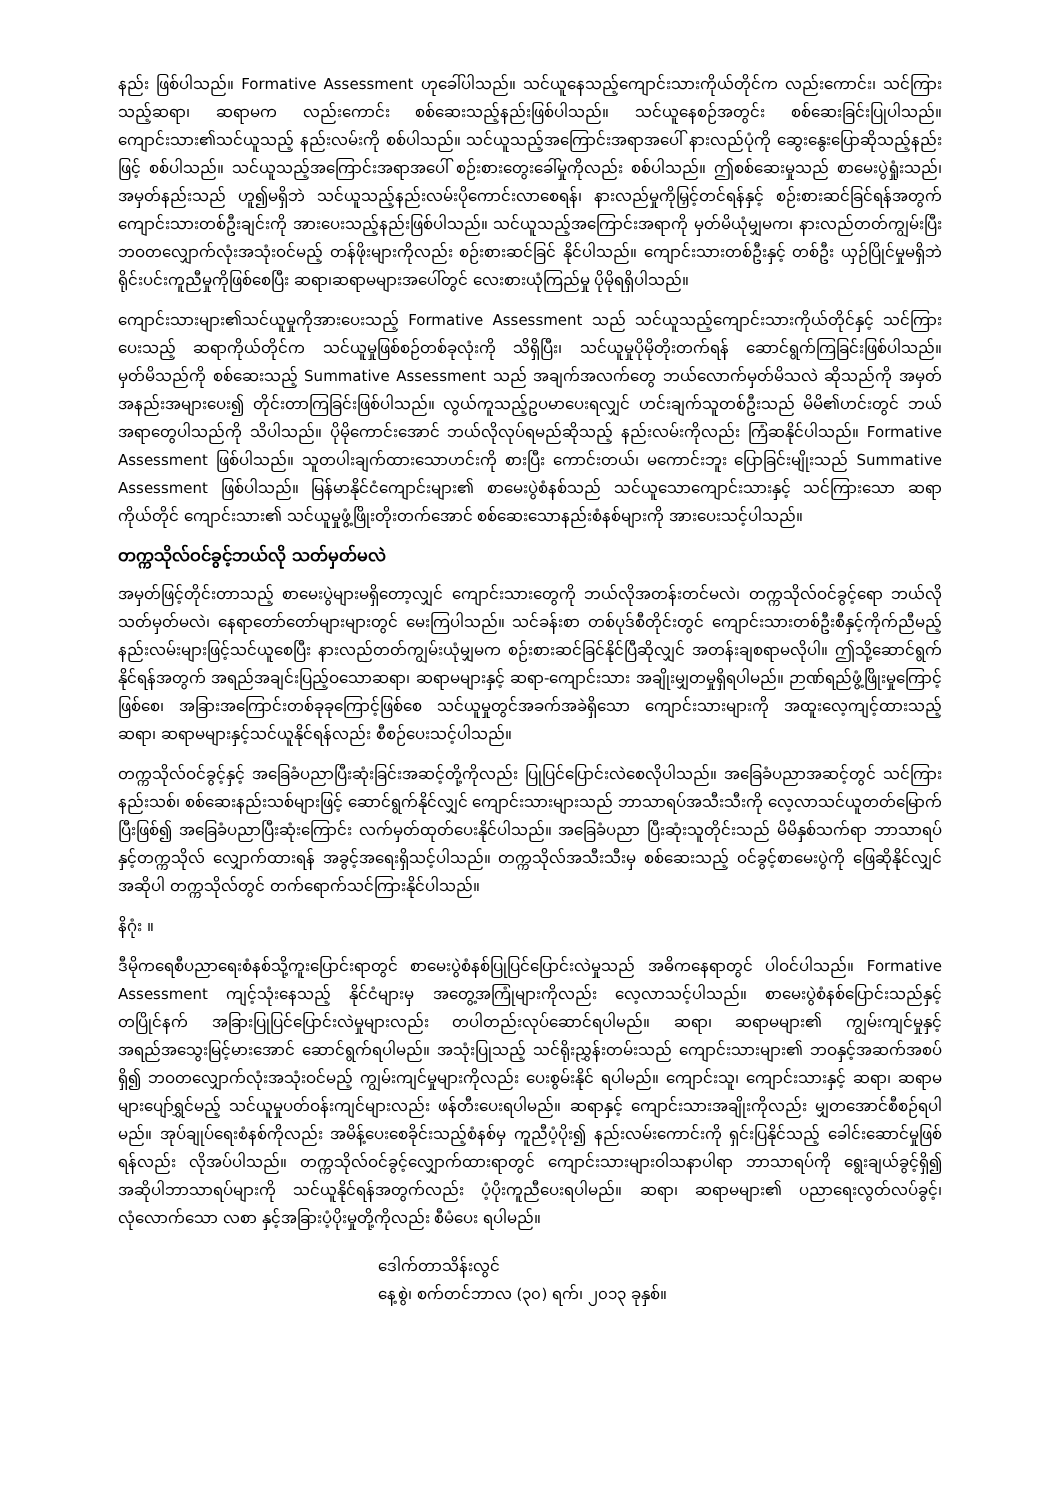နည်း ဖြစ်ပါသည်။ Formative Assessment ဟုခေါ်ပါသည်။ သင်ယူနေသည့်ကျောင်းသားကိုယ်တိုင်က လည်းကောင်း၊ သင်ကြားသည့်ဆရာ၊ ဆရာမက လည်းကောင်း စစ်ဆေးသည့်နည်းဖြစ်ပါသည်။ သင်ယူနေစဉ်အတွင်း စစ်ဆေးခြင်းပြုပါသည်။ ကျောင်းသား၏သင်ယူသည့် နည်းလမ်းကို စစ်ပါသည်။ သင်ယူသည့်အကြောင်းအရာအပေါ် နားလည်ပုံကို ဆွေးနွေးပြောဆိုသည့်နည်းဖြင့် စစ်ပါသည်။ သင်ယူသည့်အကြောင်းအရာအပေါ် စဉ်းစားတွေးခေါ်မှုကိုလည်း စစ်ပါသည်။ ဤစစ်ဆေးမှုသည် စာမေးပွဲရှုံးသည်၊ အမှတ်နည်းသည် ဟူ၍မရှိဘဲ သင်ယူသည့်နည်းလမ်းပိုကောင်းလာစေရန်၊ နားလည်မှုကိုမြှင့်တင်ရန်နှင့် စဉ်းစားဆင်ခြင်ရန်အတွက် ကျောင်းသားတစ်ဦးချင်းကို အားပေးသည့်နည်းဖြစ်ပါသည်။ သင်ယူသည့်အကြောင်းအရာကို မှတ်မိယုံမျှမက၊ နားလည်တတ်ကျွမ်းပြီး ဘဝတလျှောက်လုံးအသုံးဝင်မည့် တန်ဖိုးများကိုလည်း စဉ်းစားဆင်ခြင် နိုင်ပါသည်။ ကျောင်းသားတစ်ဦးနှင့် တစ်ဦး ယှဉ်ပြိုင်မှုမရှိဘဲ ရိုင်းပင်းကူညီမှုကိုဖြစ်စေပြီး ဆရာ၊ဆရာမများအပေါ်တွင် လေးစားယုံကြည်မှု ပိုမိုရရှိပါသည်။
ကျောင်းသားများ၏သင်ယူမှုကိုအားပေးသည့် Formative Assessment သည် သင်ယူသည့်ကျောင်းသားကိုယ်တိုင်နှင့် သင်ကြားပေးသည့် ဆရာကိုယ်တိုင်က သင်ယူမှုဖြစ်စဉ်တစ်ခုလုံးကို သိရှိပြီး၊ သင်ယူမှုပိုမိုတိုးတက်ရန် ဆောင်ရွက်ကြခြင်းဖြစ်ပါသည်။ မှတ်မိသည်ကို စစ်ဆေးသည့် Summative Assessment သည် အချက်အလက်တွေ ဘယ်လောက်မှတ်မိသလဲ ဆိုသည်ကို အမှတ်အနည်းအများပေး၍ တိုင်းတာကြခြင်းဖြစ်ပါသည်။ လွယ်ကူသည့်ဥပမာပေးရလျှင် ဟင်းချက်သူတစ်ဦးသည် မိမိ၏ဟင်းတွင် ဘယ်အရာတွေပါသည်ကို သိပါသည်။ ပိုမိုကောင်းအောင် ဘယ်လိုလုပ်ရမည်ဆိုသည့် နည်းလမ်းကိုလည်း ကြံဆနိုင်ပါသည်။ Formative Assessment ဖြစ်ပါသည်။ သူတပါးချက်ထားသောဟင်းကို စားပြီး ကောင်းတယ်၊ မကောင်းဘူး ပြောခြင်းမျိုးသည် Summative Assessment ဖြစ်ပါသည်။ မြန်မာနိုင်ငံကျောင်းများ၏ စာမေးပွဲစံနစ်သည် သင်ယူသောကျောင်းသားနှင့် သင်ကြားသော ဆရာကိုယ်တိုင် ကျောင်းသား၏ သင်ယူမှုဖွံ့ဖြိုးတိုးတက်အောင် စစ်ဆေးသောနည်းစံနစ်များကို အားပေးသင့်ပါသည်။
တက္ကသိုလ်ဝင်ခွင့်ဘယ်လို သတ်မှတ်မလဲ
အမှတ်ဖြင့်တိုင်းတာသည့် စာမေးပွဲများမရှိတော့လျှင် ကျောင်းသားတွေကို ဘယ်လိုအတန်းတင်မလဲ၊ တက္ကသိုလ်ဝင်ခွင့်ရော ဘယ်လိုသတ်မှတ်မလဲ၊ နေရာတော်တော်များများတွင် မေးကြပါသည်။ သင်ခန်းစာ တစ်ပုဒ်စီတိုင်းတွင် ကျောင်းသားတစ်ဦးစီနှင့်ကိုက်ညီမည့်နည်းလမ်းများဖြင့်သင်ယူစေပြီး နားလည်တတ်ကျွမ်းယုံမျှမက စဉ်းစားဆင်ခြင်နိုင်ပြီဆိုလျှင် အတန်းချစရာမလိုပါ။ ဤသို့ဆောင်ရွက်နိုင်ရန်အတွက် အရည်အချင်းပြည့်ဝသောဆရာ၊ ဆရာမများနှင့် ဆရာ-ကျောင်းသား အချိုးမျှတမှုရှိရပါမည်။ ဉာဏ်ရည်ဖွံ့ဖြိုးမှုကြောင့်ဖြစ်စေ၊ အခြားအကြောင်းတစ်ခုခုကြောင့်ဖြစ်စေ သင်ယူမှုတွင်အခက်အခဲရှိသော ကျောင်းသားများကို အထူးလေ့ကျင့်ထားသည့် ဆရာ၊ ဆရာမများနှင့်သင်ယူနိုင်ရန်လည်း စီစဉ်ပေးသင့်ပါသည်။
တက္ကသိုလ်ဝင်ခွင့်နှင့် အခြေခံပညာပြီးဆုံးခြင်းအဆင့်တို့ကိုလည်း ပြုပြင်ပြောင်းလဲစေလိုပါသည်။ အခြေခံပညာအဆင့်တွင် သင်ကြားနည်းသစ်၊ စစ်ဆေးနည်းသစ်များဖြင့် ဆောင်ရွက်နိုင်လျှင် ကျောင်းသားများသည် ဘာသာရပ်အသီးသီးကို လေ့လာသင်ယူတတ်မြောက်ပြီးဖြစ်၍ အခြေခံပညာပြီးဆုံးကြောင်း လက်မှတ်ထုတ်ပေးနိုင်ပါသည်။ အခြေခံပညာ ပြီးဆုံးသူတိုင်းသည် မိမိနှစ်သက်ရာ ဘာသာရပ်နှင့်တက္ကသိုလ် လျှောက်ထားရန် အခွင့်အရေးရှိသင့်ပါသည်။ တက္ကသိုလ်အသီးသီးမှ စစ်ဆေးသည့် ဝင်ခွင့်စာမေးပွဲကို ဖြေဆိုနိုင်လျှင် အဆိုပါ တက္ကသိုလ်တွင် တက်ရောက်သင်ကြားနိုင်ပါသည်။
နိဂုံး ။
ဒီမိုကရေစီပညာရေးစံနစ်သို့ကူးပြောင်းရာတွင် စာမေးပွဲစံနစ်ပြုပြင်ပြောင်းလဲမှုသည် အဓိကနေရာတွင် ပါဝင်ပါသည်။ Formative Assessment ကျင့်သုံးနေသည့် နိုင်ငံများမှ အတွေ့အကြုံများကိုလည်း လေ့လာသင့်ပါသည်။ စာမေးပွဲစံနစ်ပြောင်းသည်နှင့် တပြိုင်နက် အခြားပြုပြင်ပြောင်းလဲမှုများလည်း တပါတည်းလုပ်ဆောင်ရပါမည်။ ဆရာ၊ ဆရာမများ၏ ကျွမ်းကျင်မှုနှင့် အရည်အသွေးမြင့်မားအောင် ဆောင်ရွက်ရပါမည်။ အသုံးပြုသည့် သင်ရိုးညွှန်းတမ်းသည် ကျောင်းသားများ၏ ဘဝနှင့်အဆက်အစပ်ရှိ၍ ဘဝတလျှောက်လုံးအသုံးဝင်မည့် ကျွမ်းကျင်မှုများကိုလည်း ပေးစွမ်းနိုင် ရပါမည်။ ကျောင်းသူ၊ ကျောင်းသားနှင့် ဆရာ၊ ဆရာမများပျော်ရွှင်မည့် သင်ယူမှုပတ်ဝန်းကျင်များလည်း ဖန်တီးပေးရပါမည်။ ဆရာနှင့် ကျောင်းသားအချိုးကိုလည်း မျှတအောင်စီစဉ်ရပါမည်။ အုပ်ချုပ်ရေးစံနစ်ကိုလည်း အမိန့်ပေးစေခိုင်းသည့်စံနစ်မှ ကူညီပံ့ပိုး၍ နည်းလမ်းကောင်းကို ရှင်းပြနိုင်သည့် ခေါင်းဆောင်မှုဖြစ်ရန်လည်း လိုအပ်ပါသည်။ တက္ကသိုလ်ဝင်ခွင့်လျှောက်ထားရာတွင် ကျောင်းသားများဝါသနာပါရာ ဘာသာရပ်ကို ရွေးချယ်ခွင့်ရှိ၍ အဆိုပါဘာသာရပ်များကို သင်ယူနိုင်ရန်အတွက်လည်း ပံ့ပိုးကူညီပေးရပါမည်။ ဆရာ၊ ဆရာမများ၏ ပညာရေးလွတ်လပ်ခွင့်၊ လုံလောက်သော လစာ နှင့်အခြားပံ့ပိုးမှုတို့ကိုလည်း စီမံပေး ရပါမည်။
ဒေါက်တာသိန်းလွင်
နေ့စွဲ၊ စက်တင်ဘာလ (၃၀) ရက်၊ ၂၀၁၃ ခုနှစ်။